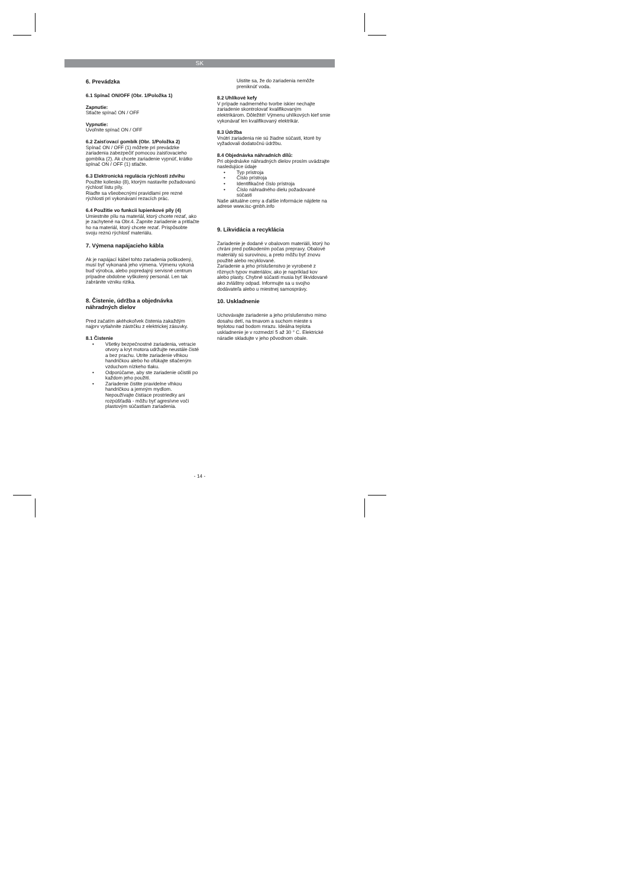SK
6. Prevádzka
6.1 Spínač ON/OFF (Obr. 1/Položka 1)
Zapnutie:
Stlačte spínač ON / OFF
Vypnutie:
Uvoľnite spínač ON / OFF
6.2 Zaisťovací gombík (Obr. 1/Položka 2)
Spínač ON / OFF (1) môžete pri prevádzke zariadenia zabezpečiť pomocou zaisťovacieho gombíka (2). Ak chcete zariadenie vypnúť, krátko spínač ON / OFF (1) stlačte.
6.3 Elektronická regulácia rýchlosti zdvihu
Použite koliesko (8), ktorým nastavíte požadovanú rýchlosť listu píly.
Riaďte sa všeobecnými pravidlami pre rezné rýchlosti pri vykonávaní rezacích prác.
6.4 Použitie vo funkcii lupienkové píly (4)
Umiestnite pílu na materiál, ktorý chcete rezať, ako je zachytené na Obr.4. Zapnite zariadenie a pritlačte ho na materiál, ktorý chcete rezať. Prispôsobte svoju reznú rýchlosť materiálu.
7. Výmena napájacieho kábla
Ak je napájací kábel tohto zariadenia poškodený, musí byť vykonaná jeho výmena. Výmenu vykoná buď výrobca, alebo popredajný servisné centrum prípadne obdobne vyškolený personál. Len tak zabránite vzniku rizika.
8. Čistenie, údržba a objednávka náhradných dielov
Pred začatím akéhokoľvek čistenia zakaždým najprv vytiahnite zástrčku z elektrickej zásuvky.
8.1 Čistenie
• Všetky bezpečnostné zariadenia, vetracie otvory a kryt motora udržujte neustále čisté a bez prachu. Utrite zariadenie vlhkou handričkou alebo ho ofúkajte stlačeným vzduchom nízkeho tlaku.
• Odporúčame, aby ste zariadenie očistili po každom jeho použití.
• Zariadenie čistite pravidelne vlhkou handričkou a jemným mydlom. Nepoužívajte čistiace prostriedky ani rozpúšťadlá - môžu byť agresívne voči plastovým súčastiam zariadenia.
Uistite sa, že do zariadenia nemôže preniknúť voda.
8.2 Uhlíkové kefy
V prípade nadmerného tvorbe iskier nechajte zariadenie skontrolovať kvalifikovaným elektrikárom. Dôležité! Výmenu uhlíkových kief smie vykonávať len kvalifikovaný elektrikár.
8.3 Údržba
Vnútri zariadenia nie sú žiadne súčasti, ktoré by vyžadovali dodatočnú údržbu.
8.4 Objednávka náhradních dílů:
Pri objednávke náhradných dielov prosím uvádzajte nasledujúce údaje
• Typ prístroja
• Číslo prístroja
• Identifikačné číslo prístroja
• Číslo náhradného dielu požadované súčasti
Naše aktuálne ceny a ďalšie informácie nájdete na adrese www.isc-gmbh.info
9. Likvidácia a recyklácia
Zariadenie je dodané v obalovom materiáli, ktorý ho chráni pred poškodením počas prepravy. Obalové materiály sú surovinou, a preto môžu byť znovu použité alebo recyklované.
Zariadenie a jeho príslušenstvo je vyrobené z rôznych typov materiálov, ako je napríklad kov alebo plasty. Chybné súčasti musia byť likvidované ako zvláštny odpad. Informujte sa u svojho dodávateľa alebo u miestnej samosprávy.
10. Uskladnenie
Uchovávajte zariadenie a jeho príslušenstvo mimo dosahu detí, na tmavom a suchom mieste s teplotou nad bodom mrazu. Ideálna teplota uskladnenie je v rozmedzí 5 až 30 ° C. Elektrické náradie skladujte v jeho pôvodnom obale.
- 14 -